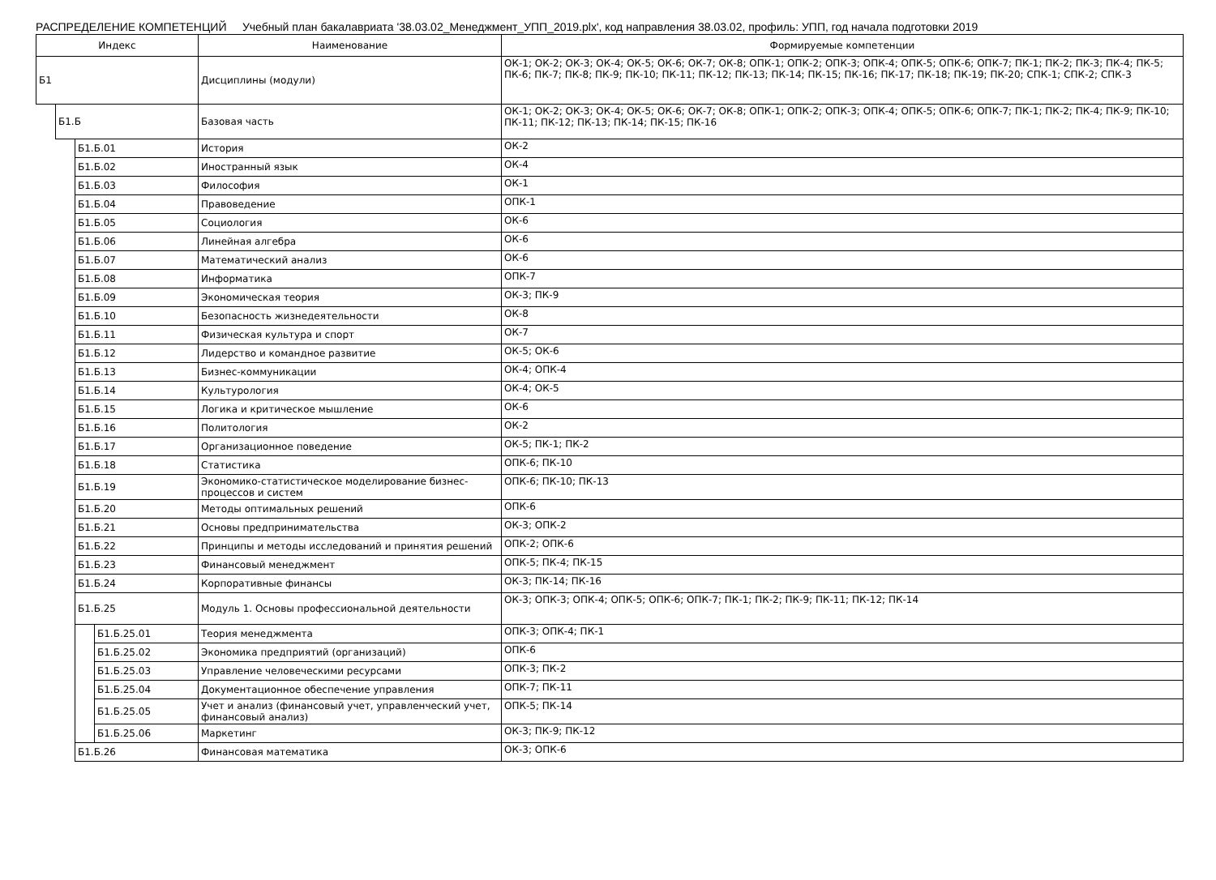РАСПРЕДЕЛЕНИЕ КОМПЕТЕНЦИЙ Учебный план бакалавриата '38.03.02_Менеджмент_УПП_2019.plx', код направления 38.03.02, профиль: УПП, год начала подготовки 2019
| Индекс | | | | Наименование | Формируемые компетенции |
| --- | --- | --- | --- | --- | --- |
| Б1 | | | | Дисциплины (модули) | ОК-1; ОК-2; ОК-3; ОК-4; ОК-5; ОК-6; ОК-7; ОК-8; ОПК-1; ОПК-2; ОПК-3; ОПК-4; ОПК-5; ОПК-6; ОПК-7; ПК-1; ПК-2; ПК-3; ПК-4; ПК-5; ПК-6; ПК-7; ПК-8; ПК-9; ПК-10; ПК-11; ПК-12; ПК-13; ПК-14; ПК-15; ПК-16; ПК-17; ПК-18; ПК-19; ПК-20; СПК-1; СПК-2; СПК-3 |
| | Б1.Б | | | Базовая часть | ОК-1; ОК-2; ОК-3; ОК-4; ОК-5; ОК-6; ОК-7; ОК-8; ОПК-1; ОПК-2; ОПК-3; ОПК-4; ОПК-5; ОПК-6; ОПК-7; ПК-1; ПК-2; ПК-4; ПК-9; ПК-10; ПК-11; ПК-12; ПК-13; ПК-14; ПК-15; ПК-16 |
| | | Б1.Б.01 | | История | ОК-2 |
| | | Б1.Б.02 | | Иностранный язык | ОК-4 |
| | | Б1.Б.03 | | Философия | ОК-1 |
| | | Б1.Б.04 | | Правоведение | ОПК-1 |
| | | Б1.Б.05 | | Социология | ОК-6 |
| | | Б1.Б.06 | | Линейная алгебра | ОК-6 |
| | | Б1.Б.07 | | Математический анализ | ОК-6 |
| | | Б1.Б.08 | | Информатика | ОПК-7 |
| | | Б1.Б.09 | | Экономическая теория | ОК-3; ПК-9 |
| | | Б1.Б.10 | | Безопасность жизнедеятельности | ОК-8 |
| | | Б1.Б.11 | | Физическая культура и спорт | ОК-7 |
| | | Б1.Б.12 | | Лидерство и командное развитие | ОК-5; ОК-6 |
| | | Б1.Б.13 | | Бизнес-коммуникации | ОК-4; ОПК-4 |
| | | Б1.Б.14 | | Культурология | ОК-4; ОК-5 |
| | | Б1.Б.15 | | Логика и критическое мышление | ОК-6 |
| | | Б1.Б.16 | | Политология | ОК-2 |
| | | Б1.Б.17 | | Организационное поведение | ОК-5; ПК-1; ПК-2 |
| | | Б1.Б.18 | | Статистика | ОПК-6; ПК-10 |
| | | Б1.Б.19 | | Экономико-статистическое моделирование бизнес-процессов и систем | ОПК-6; ПК-10; ПК-13 |
| | | Б1.Б.20 | | Методы оптимальных решений | ОПК-6 |
| | | Б1.Б.21 | | Основы предпринимательства | ОК-3; ОПК-2 |
| | | Б1.Б.22 | | Принципы и методы исследований и принятия решений | ОПК-2; ОПК-6 |
| | | Б1.Б.23 | | Финансовый менеджмент | ОПК-5; ПК-4; ПК-15 |
| | | Б1.Б.24 | | Корпоративные финансы | ОК-3; ПК-14; ПК-16 |
| | | Б1.Б.25 | | Модуль 1. Основы профессиональной деятельности | ОК-3; ОПК-3; ОПК-4; ОПК-5; ОПК-6; ОПК-7; ПК-1; ПК-2; ПК-9; ПК-11; ПК-12; ПК-14 |
| | | | Б1.Б.25.01 | Теория менеджмента | ОПК-3; ОПК-4; ПК-1 |
| | | | Б1.Б.25.02 | Экономика предприятий (организаций) | ОПК-6 |
| | | | Б1.Б.25.03 | Управление человеческими ресурсами | ОПК-3; ПК-2 |
| | | | Б1.Б.25.04 | Документационное обеспечение управления | ОПК-7; ПК-11 |
| | | | Б1.Б.25.05 | Учет и анализ (финансовый учет, управленческий учет, финансовый анализ) | ОПК-5; ПК-14 |
| | | | Б1.Б.25.06 | Маркетинг | ОК-3; ПК-9; ПК-12 |
| | | Б1.Б.26 | | Финансовая математика | ОК-3; ОПК-6 |